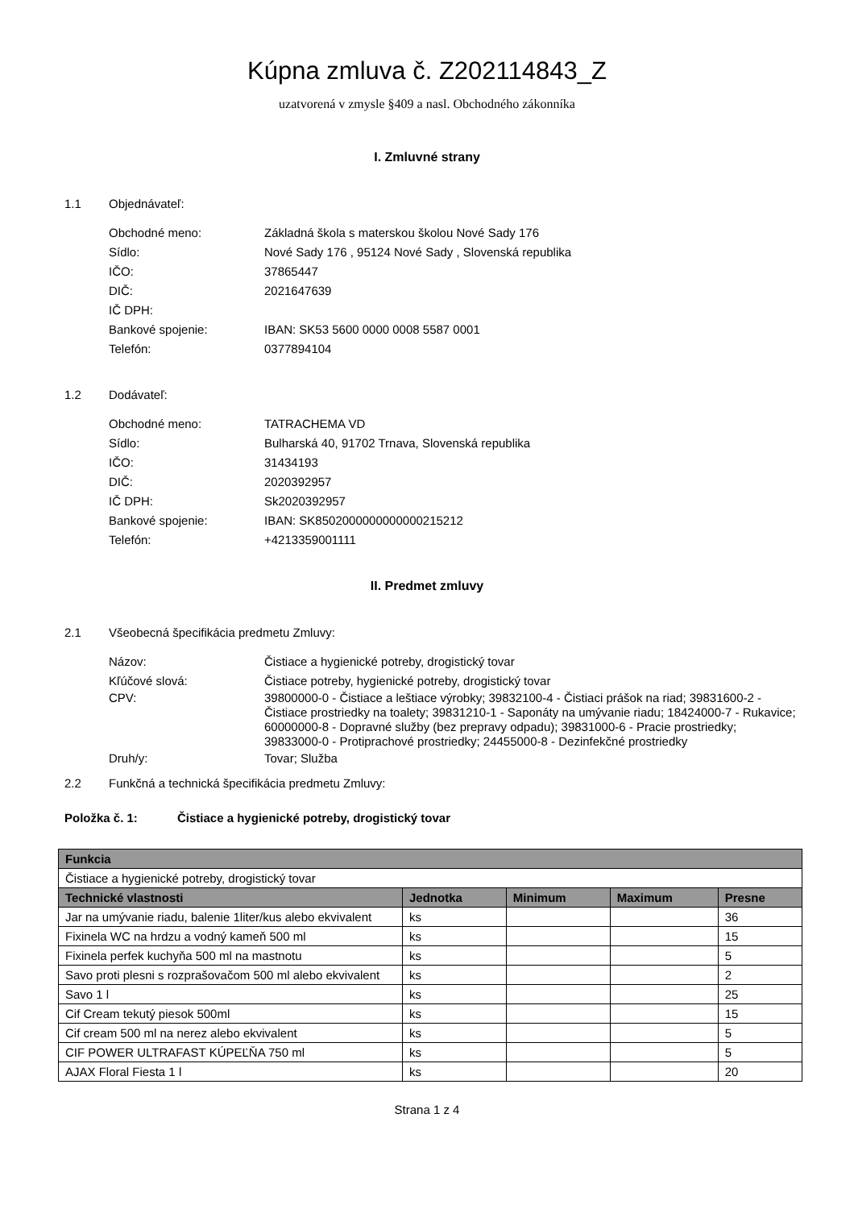Kúpna zmluva č. Z202114843_Z
uzatvorená v zmysle §409 a nasl. Obchodného zákonníka
I. Zmluvné strany
1.1 Objednávateľ:
Obchodné meno: Základná škola s materskou školou Nové Sady 176
Sídlo: Nové Sady 176 , 95124 Nové Sady , Slovenská republika
IČO: 37865447
DIČ: 2021647639
IČ DPH:
Bankové spojenie: IBAN: SK53 5600 0000 0008 5587 0001
Telefón: 0377894104
1.2 Dodávateľ:
Obchodné meno: TATRACHEMA VD
Sídlo: Bulharská 40, 91702 Trnava, Slovenská republika
IČO: 31434193
DIČ: 2020392957
IČ DPH: Sk2020392957
Bankové spojenie: IBAN: SK8502000000000000215212
Telefón: +4213359001111
II. Predmet zmluvy
2.1 Všeobecná špecifikácia predmetu Zmluvy:
Názov: Čistiace a hygienické potreby, drogistický tovar
Kľúčové slová: Čistiace potreby, hygienické potreby, drogistický tovar
CPV: 39800000-0 - Čistiace a leštiace výrobky; 39832100-4 - Čistiaci prášok na riad; 39831600-2 - Čistiace prostriedky na toalety; 39831210-1 - Saponáty na umývanie riadu; 18424000-7 - Rukavice; 60000000-8 - Dopravné služby (bez prepravy odpadu); 39831000-6 - Pracie prostriedky; 39833000-0 - Protiprachové prostriedky; 24455000-8 - Dezinfekčné prostriedky
Druh/y: Tovar; Služba
2.2 Funkčná a technická špecifikácia predmetu Zmluvy:
Položka č. 1: Čistiace a hygienické potreby, drogistický tovar
| Funkcia | | | | |
| --- | --- | --- | --- | --- |
| Čistiace a hygienické potreby, drogistický tovar | | | | |
| Technické vlastnosti | Jednotka | Minimum | Maximum | Presne |
| Jar na umývanie riadu, balenie 1liter/kus alebo ekvivalent | ks | | | 36 |
| Fixinela WC na hrdzu a vodný kameň 500 ml | ks | | | 15 |
| Fixinela perfek kuchyňa 500 ml na mastnotu | ks | | | 5 |
| Savo proti plesni s rozprašovačom 500 ml alebo ekvivalent | ks | | | 2 |
| Savo 1 l | ks | | | 25 |
| Cif Cream tekutý piesok 500ml | ks | | | 15 |
| Cif cream 500 ml na nerez alebo ekvivalent | ks | | | 5 |
| CIF POWER ULTRAFAST KÚPEĽŇA 750 ml | ks | | | 5 |
| AJAX Floral Fiesta 1 l | ks | | | 20 |
Strana 1 z 4